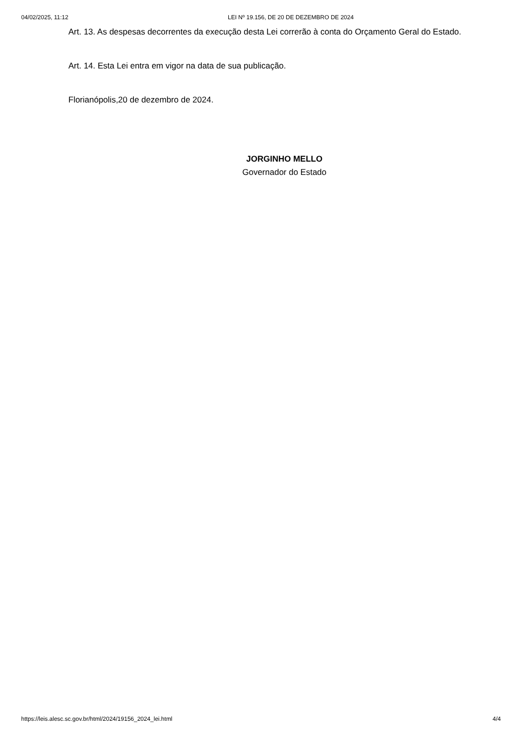04/02/2025, 11:12 LEI Nº 19.156, DE 20 DE DEZEMBRO DE 2024
Art. 13. As despesas decorrentes da execução desta Lei correrão à conta do Orçamento Geral do Estado.
Art. 14. Esta Lei entra em vigor na data de sua publicação.
Florianópolis,20 de dezembro de 2024.
JORGINHO MELLO
Governador do Estado
https://leis.alesc.sc.gov.br/html/2024/19156_2024_lei.html 4/4